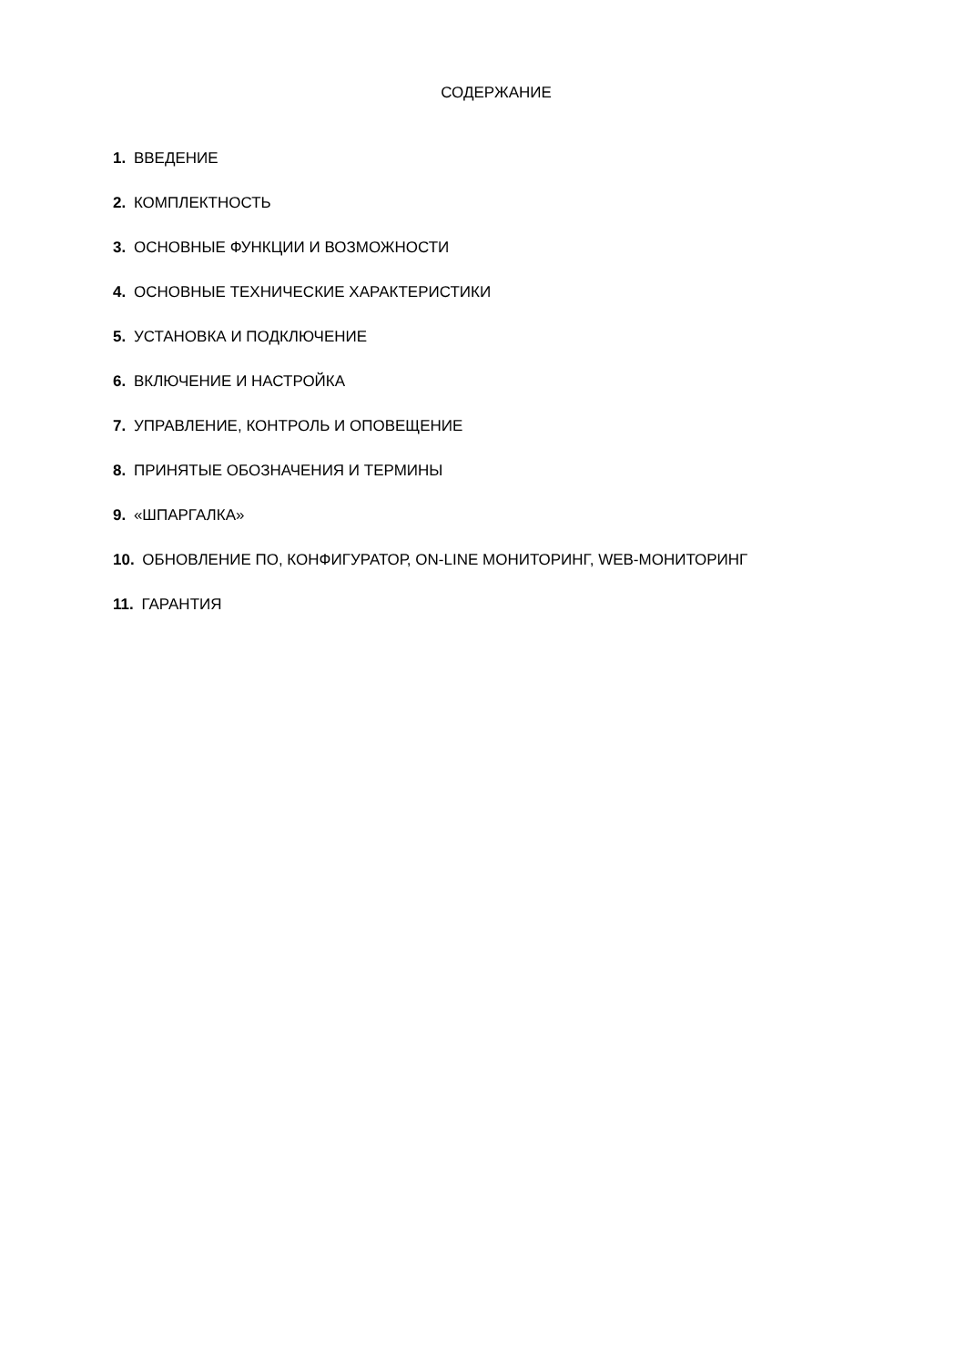СОДЕРЖАНИЕ
1. ВВЕДЕНИЕ
2. КОМПЛЕКТНОСТЬ
3. ОСНОВНЫЕ ФУНКЦИИ И ВОЗМОЖНОСТИ
4. ОСНОВНЫЕ ТЕХНИЧЕСКИЕ ХАРАКТЕРИСТИКИ
5. УСТАНОВКА И ПОДКЛЮЧЕНИЕ
6. ВКЛЮЧЕНИЕ И НАСТРОЙКА
7. УПРАВЛЕНИЕ, КОНТРОЛЬ И ОПОВЕЩЕНИЕ
8. ПРИНЯТЫЕ ОБОЗНАЧЕНИЯ И ТЕРМИНЫ
9. «ШПАРГАЛКА»
10. ОБНОВЛЕНИЕ ПО, КОНФИГУРАТОР, ON-LINE МОНИТОРИНГ, WEB-МОНИТОРИНГ
11. ГАРАНТИЯ